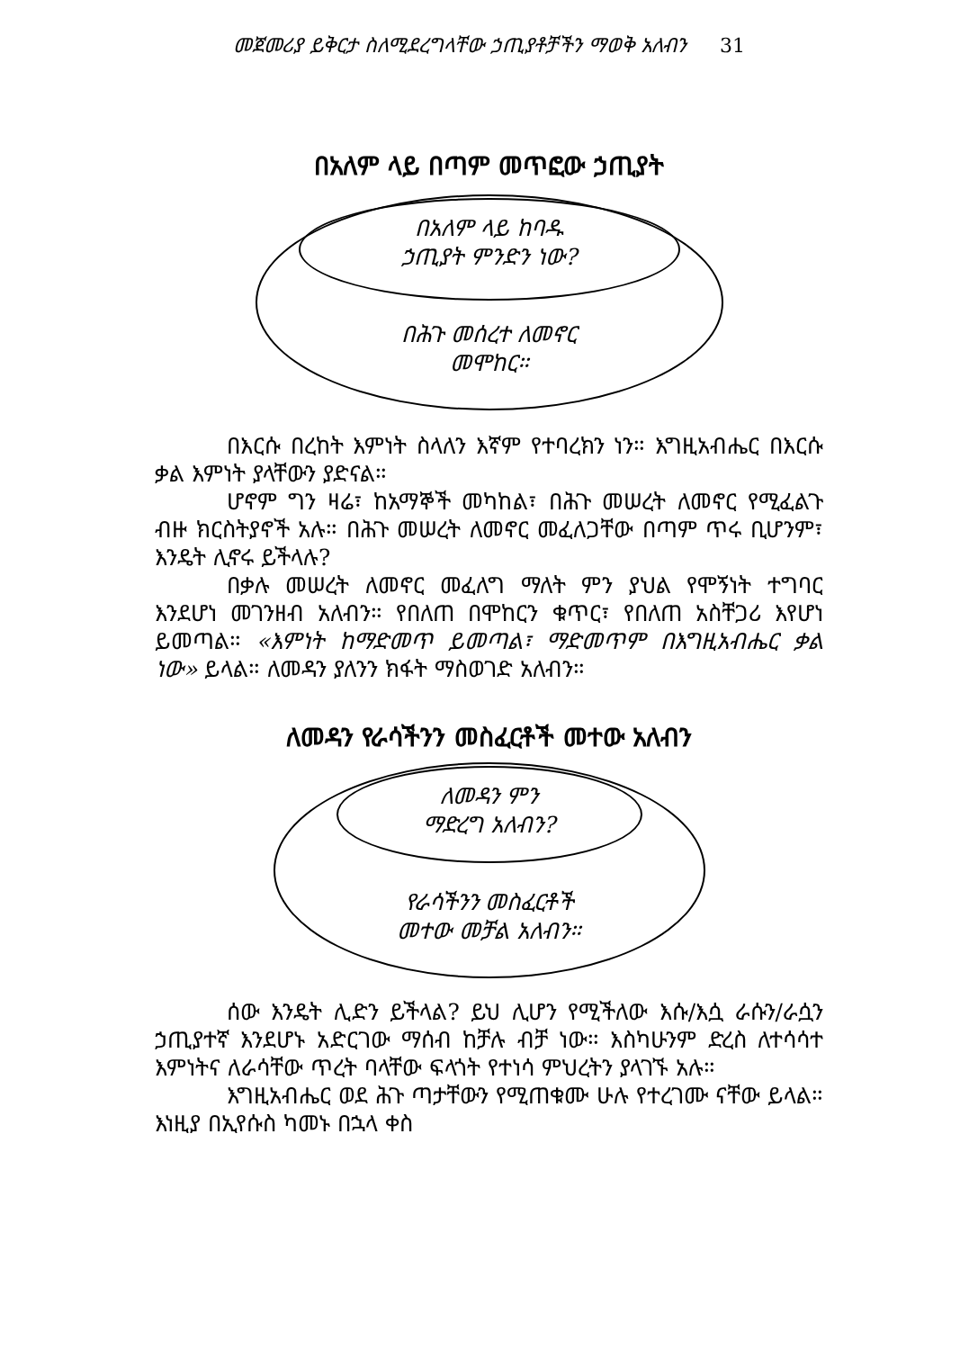መጀመሪያ ይቅርታ ስለሚደረግላቸው ኃጢያቶቻችን ማወቅ አለብን 31
በአለም ላይ በጣም መጥፎው ኃጢያት
በአለም ላይ ከባዱ
ኃጢያት ምንድን ነው?
በሕጉ መሰረተ ለመኖር
መሞከር።
በእርሱ በረከት እምነት ስላለን እኛም የተባረክን ነን። እግዚአብሔር በእርሱ ቃል እምነት ያላቸውን ያድናል።
ሆኖም ግን ዛሬ፣ ከአማኞች መካከል፣ በሕጉ መሠረት ለመኖር የሚፈልጉ ብዙ ክርስትያኖች አሉ። በሕጉ መሠረት ለመኖር መፈለጋቸው በጣም ጥሩ ቢሆንም፣ እንዴት ሊኖሩ ይችላሉ?
በቃሉ መሠረት ለመኖር መፈለግ ማለት ምን ያህል የሞኝነት ተግባር እንደሆነ መገንዘብ አለብን። የበለጠ በሞከርን ቁጥር፣ የበለጠ አስቸጋሪ እየሆነ ይመጣል። «እምነት ከማድመጥ ይመጣል፣ ማድመጥም በእግዚአብሔር ቃል ነው» ይላል። ለመዳን ያለንን ክፋት ማስወገድ አለብን።
ለመዳን የራሳችንን መስፈርቶች መተው አለብን
ለመዳን ምን
ማድረግ አለብን?
የራሳችንን መስፈርቶች
መተው መቻል አለብን።
ሰው እንዴት ሊድን ይችላል? ይህ ሊሆን የሚችለው እሱ/እሷ ራሱን/ራሷን ኃጢያተኛ እንደሆኑ አድርገው ማሰብ ከቻሉ ብቻ ነው። እስካሁንም ድረስ ለተሳሳተ እምነትና ለራሳቸው ጥረት ባላቸው ፍላጎት የተነሳ ምህረትን ያላገኙ አሉ።
እግዚአብሔር ወደ ሕጉ ጣታቸውን የሚጠቁሙ ሁሉ የተረገሙ ናቸው ይላል። እነዚያ በኢየሱስ ካመኑ በኋላ ቀስ